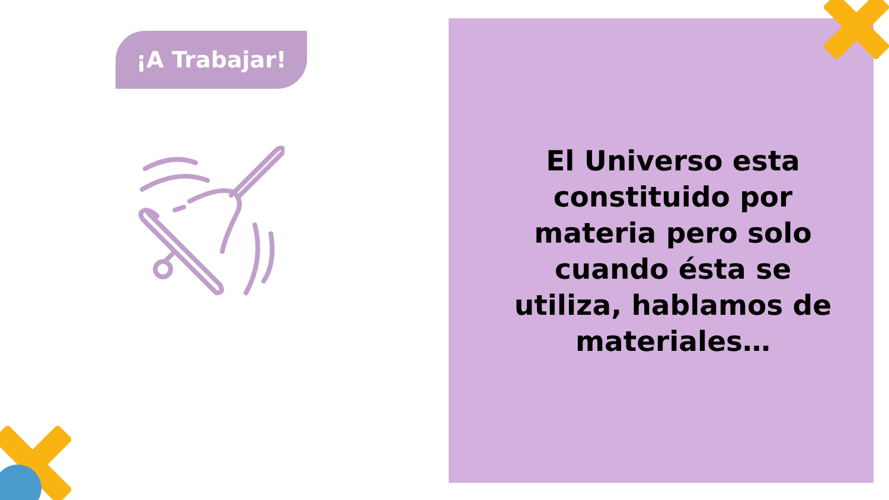¡A Trabajar!
El Universo esta constituido por materia pero solo cuando ésta se utiliza, hablamos de materiales…